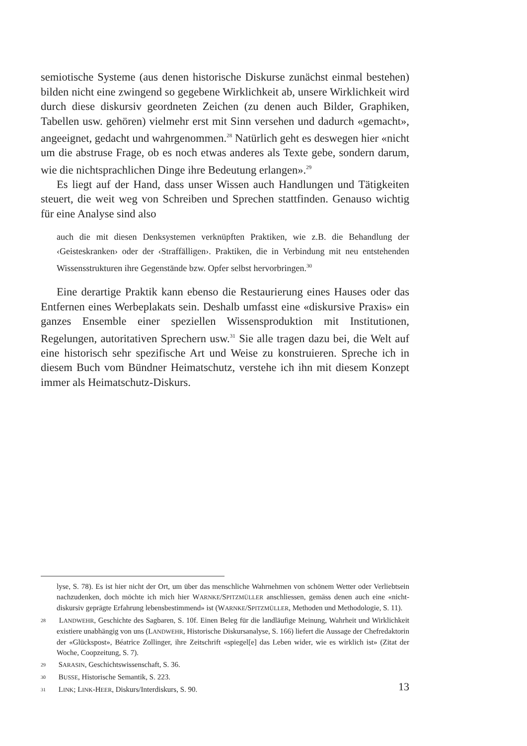semiotische Systeme (aus denen historische Diskurse zunächst einmal bestehen) bilden nicht eine zwingend so gegebene Wirklichkeit ab, unsere Wirklichkeit wird durch diese diskursiv geordneten Zeichen (zu denen auch Bilder, Graphiken, Tabellen usw. gehören) vielmehr erst mit Sinn versehen und dadurch «gemacht», angeeignet, gedacht und wahrgenommen.<sup>28</sup> Natürlich geht es deswegen hier «nicht um die abstruse Frage, ob es noch etwas anderes als Texte gebe, sondern darum, wie die nichtsprachlichen Dinge ihre Bedeutung erlangen».<sup>29</sup>
Es liegt auf der Hand, dass unser Wissen auch Handlungen und Tätigkeiten steuert, die weit weg von Schreiben und Sprechen stattfinden. Genauso wichtig für eine Analyse sind also
auch die mit diesen Denksystemen verknüpften Praktiken, wie z.B. die Behandlung der ‹Geisteskranken› oder der ‹Straffälligen›. Praktiken, die in Verbindung mit neu entstehenden Wissensstrukturen ihre Gegenstände bzw. Opfer selbst hervorbringen.<sup>30</sup>
Eine derartige Praktik kann ebenso die Restaurierung eines Hauses oder das Entfernen eines Werbeplakats sein. Deshalb umfasst eine «diskursive Praxis» ein ganzes Ensemble einer speziellen Wissensproduktion mit Institutionen, Regelungen, autoritativen Sprechern usw.<sup>31</sup> Sie alle tragen dazu bei, die Welt auf eine historisch sehr spezifische Art und Weise zu konstruieren. Spreche ich in diesem Buch vom Bündner Heimatschutz, verstehe ich ihn mit diesem Konzept immer als Heimatschutz-Diskurs.
lyse, S. 78). Es ist hier nicht der Ort, um über das menschliche Wahrnehmen von schönem Wetter oder Verliebtsein nachzudenken, doch möchte ich mich hier WARNKE/SPITZMÜLLER anschliessen, gemäss denen auch eine «nicht-diskursiv geprägte Erfahrung lebensbestimmend» ist (WARNKE/SPITZMÜLLER, Methoden und Methodologie, S. 11).
28 LANDWEHR, Geschichte des Sagbaren, S. 10f. Einen Beleg für die landläufige Meinung, Wahrheit und Wirklichkeit existiere unabhängig von uns (LANDWEHR, Historische Diskursanalyse, S. 166) liefert die Aussage der Chefredaktorin der «Glückspost», Béatrice Zollinger, ihre Zeitschrift «spiegel[e] das Leben wider, wie es wirklich ist» (Zitat der Woche, Coopzeitung, S. 7).
29 SARASIN, Geschichtswissenschaft, S. 36.
30 BUSSE, Historische Semantik, S. 223.
31 LINK; LINK-HEER, Diskurs/Interdiskurs, S. 90.
13